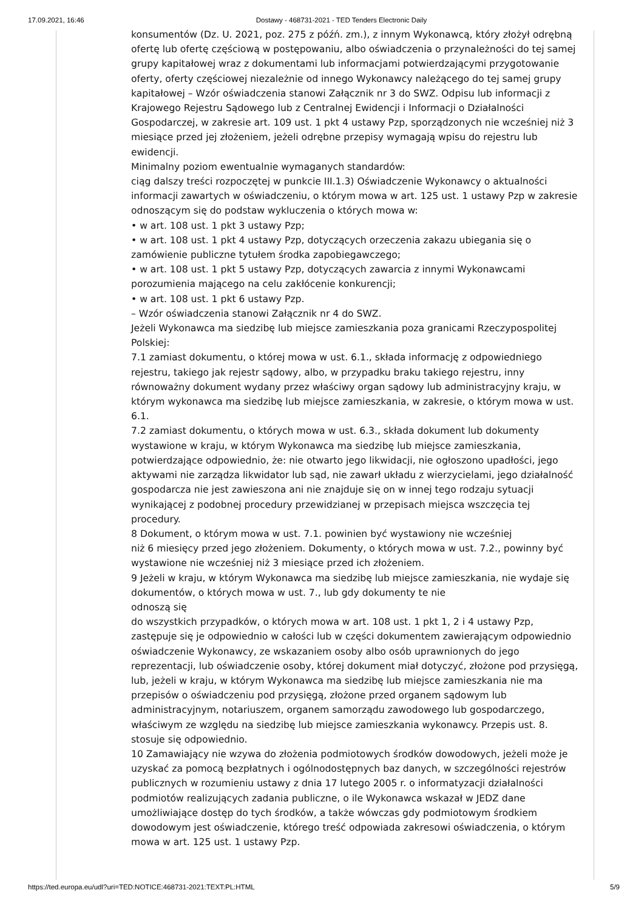17.09.2021, 16:46 Dostawy - 468731-2021 - TED Tenders Electronic Daily
konsumentów (Dz. U. 2021, poz. 275 z późń. zm.), z innym Wykonawcą, który złożył odrębną ofertę lub ofertę częściową w postępowaniu, albo oświadczenia o przynależności do tej samej grupy kapitałowej wraz z dokumentami lub informacjami potwierdzającymi przygotowanie oferty, oferty częściowej niezależnie od innego Wykonawcy należącego do tej samej grupy kapitałowej – Wzór oświadczenia stanowi Załącznik nr 3 do SWZ. Odpisu lub informacji z Krajowego Rejestru Sądowego lub z Centralnej Ewidencji i Informacji o Działalności Gospodarczej, w zakresie art. 109 ust. 1 pkt 4 ustawy Pzp, sporządzonych nie wcześniej niż 3 miesiące przed jej złożeniem, jeżeli odrębne przepisy wymagają wpisu do rejestru lub ewidencji.
Minimalny poziom ewentualnie wymaganych standardów:
ciąg dalszy treści rozpoczętej w punkcie III.1.3) Oświadczenie Wykonawcy o aktualności informacji zawartych w oświadczeniu, o którym mowa w art. 125 ust. 1 ustawy Pzp w zakresie odnoszącym się do podstaw wykluczenia o których mowa w:
• w art. 108 ust. 1 pkt 3 ustawy Pzp;
• w art. 108 ust. 1 pkt 4 ustawy Pzp, dotyczących orzeczenia zakazu ubiegania się o zamówienie publiczne tytułem środka zapobiegawczego;
• w art. 108 ust. 1 pkt 5 ustawy Pzp, dotyczących zawarcia z innymi Wykonawcami porozumienia mającego na celu zakłócenie konkurencji;
• w art. 108 ust. 1 pkt 6 ustawy Pzp.
– Wzór oświadczenia stanowi Załącznik nr 4 do SWZ.
Jeżeli Wykonawca ma siedzibę lub miejsce zamieszkania poza granicami Rzeczypospolitej Polskiej:
7.1 zamiast dokumentu, o której mowa w ust. 6.1., składa informację z odpowiedniego rejestru, takiego jak rejestr sądowy, albo, w przypadku braku takiego rejestru, inny równoważny dokument wydany przez właściwy organ sądowy lub administracyjny kraju, w którym wykonawca ma siedzibę lub miejsce zamieszkania, w zakresie, o którym mowa w ust. 6.1.
7.2 zamiast dokumentu, o których mowa w ust. 6.3., składa dokument lub dokumenty wystawione w kraju, w którym Wykonawca ma siedzibę lub miejsce zamieszkania, potwierdzające odpowiednio, że: nie otwarto jego likwidacji, nie ogłoszono upadłości, jego aktywami nie zarządza likwidator lub sąd, nie zawarł układu z wierzycielami, jego działalność gospodarcza nie jest zawieszona ani nie znajduje się on w innej tego rodzaju sytuacji wynikającej z podobnej procedury przewidzianej w przepisach miejsca wszczęcia tej procedury.
8 Dokument, o którym mowa w ust. 7.1. powinien być wystawiony nie wcześniej
niż 6 miesięcy przed jego złożeniem. Dokumenty, o których mowa w ust. 7.2., powinny być wystawione nie wcześniej niż 3 miesiące przed ich złożeniem.
9 Jeżeli w kraju, w którym Wykonawca ma siedzibę lub miejsce zamieszkania, nie wydaje się dokumentów, o których mowa w ust. 7., lub gdy dokumenty te nie
odnoszą się
do wszystkich przypadków, o których mowa w art. 108 ust. 1 pkt 1, 2 i 4 ustawy Pzp, zastępuje się je odpowiednio w całości lub w części dokumentem zawierającym odpowiednio oświadczenie Wykonawcy, ze wskazaniem osoby albo osób uprawnionych do jego reprezentacji, lub oświadczenie osoby, której dokument miał dotyczyć, złożone pod przysięgą, lub, jeżeli w kraju, w którym Wykonawca ma siedzibę lub miejsce zamieszkania nie ma przepisów o oświadczeniu pod przysięgą, złożone przed organem sądowym lub administracyjnym, notariuszem, organem samorządu zawodowego lub gospodarczego, właściwym ze względu na siedzibę lub miejsce zamieszkania wykonawcy. Przepis ust. 8. stosuje się odpowiednio.
10 Zamawiający nie wzywa do złożenia podmiotowych środków dowodowych, jeżeli może je uzyskać za pomocą bezpłatnych i ogólnodostępnych baz danych, w szczególności rejestrów publicznych w rozumieniu ustawy z dnia 17 lutego 2005 r. o informatyzacji działalności podmiotów realizujących zadania publiczne, o ile Wykonawca wskazał w JEDZ dane umożliwiające dostęp do tych środków, a także wówczas gdy podmiotowym środkiem dowodowym jest oświadczenie, którego treść odpowiada zakresowi oświadczenia, o którym mowa w art. 125 ust. 1 ustawy Pzp.
https://ted.europa.eu/udl?uri=TED:NOTICE:468731-2021:TEXT:PL:HTML 5/9